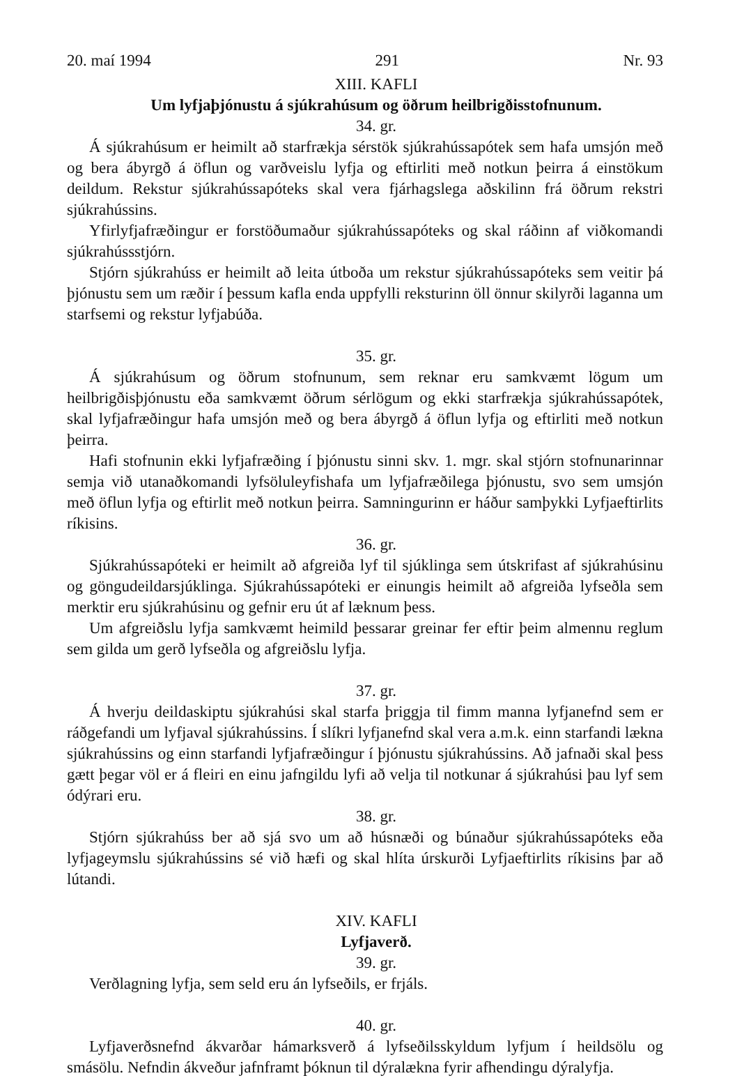20. maí 1994 291 Nr. 93
XIII. KAFLI
Um lyfjaþjónustu á sjúkrahúsum og öðrum heilbrigðisstofnunum.
34. gr.
Á sjúkrahúsum er heimilt að starfrækja sérstök sjúkrahússapótek sem hafa umsjón með og bera ábyrgð á öflun og varðveislu lyfja og eftirliti með notkun þeirra á einstökum deildum. Rekstur sjúkrahússapóteks skal vera fjárhagslega aðskilinn frá öðrum rekstri sjúkrahússins.
Yfirlyfjafræðingur er forstöðumaður sjúkrahússapóteks og skal ráðinn af viðkomandi sjúkrahússstjórn.
Stjórn sjúkrahúss er heimilt að leita útboða um rekstur sjúkrahússapóteks sem veitir þá þjónustu sem um ræðir í þessum kafla enda uppfylli reksturinn öll önnur skilyrði laganna um starfsemi og rekstur lyfjabúða.
35. gr.
Á sjúkrahúsum og öðrum stofnunum, sem reknar eru samkvæmt lögum um heilbrigðisþjónustu eða samkvæmt öðrum sérlögum og ekki starfrækja sjúkrahússapótek, skal lyfjafræðingur hafa umsjón með og bera ábyrgð á öflun lyfja og eftirliti með notkun þeirra.
Hafi stofnunin ekki lyfjafræðing í þjónustu sinni skv. 1. mgr. skal stjórn stofnunarinnar semja við utanaðkomandi lyfsöluleyfishafa um lyfjafræðilega þjónustu, svo sem umsjón með öflun lyfja og eftirlit með notkun þeirra. Samningurinn er háður samþykki Lyfjaeftirlits ríkisins.
36. gr.
Sjúkrahússapóteki er heimilt að afgreiða lyf til sjúklinga sem útskrifast af sjúkrahúsinu og göngudeildarsjúklinga. Sjúkrahússapóteki er einungis heimilt að afgreiða lyfseðla sem merktir eru sjúkrahúsinu og gefnir eru út af læknum þess.
Um afgreiðslu lyfja samkvæmt heimild þessarar greinar fer eftir þeim almennu reglum sem gilda um gerð lyfseðla og afgreiðslu lyfja.
37. gr.
Á hverju deildaskiptu sjúkrahúsi skal starfa þriggja til fimm manna lyfjanefnd sem er ráðgefandi um lyfjaval sjúkrahússins. Í slíkri lyfjanefnd skal vera a.m.k. einn starfandi lækna sjúkrahússins og einn starfandi lyfjafræðingur í þjónustu sjúkrahússins. Að jafnaði skal þess gætt þegar völ er á fleiri en einu jafngildu lyfi að velja til notkunar á sjúkrahúsi þau lyf sem ódýrari eru.
38. gr.
Stjórn sjúkrahúss ber að sjá svo um að húsnæði og búnaður sjúkrahússapóteks eða lyfjageymslu sjúkrahússins sé við hæfi og skal hlíta úrskurði Lyfjaeftirlits ríkisins þar að lútandi.
XIV. KAFLI
Lyfjaverð.
39. gr.
Verðlagning lyfja, sem seld eru án lyfseðils, er frjáls.
40. gr.
Lyfjaverðsnefnd ákvarðar hámarksverð á lyfseðilsskyldum lyfjum í heildsölu og smásölu. Nefndin ákveður jafnframt þóknun til dýralækna fyrir afhendingu dýralyfja.